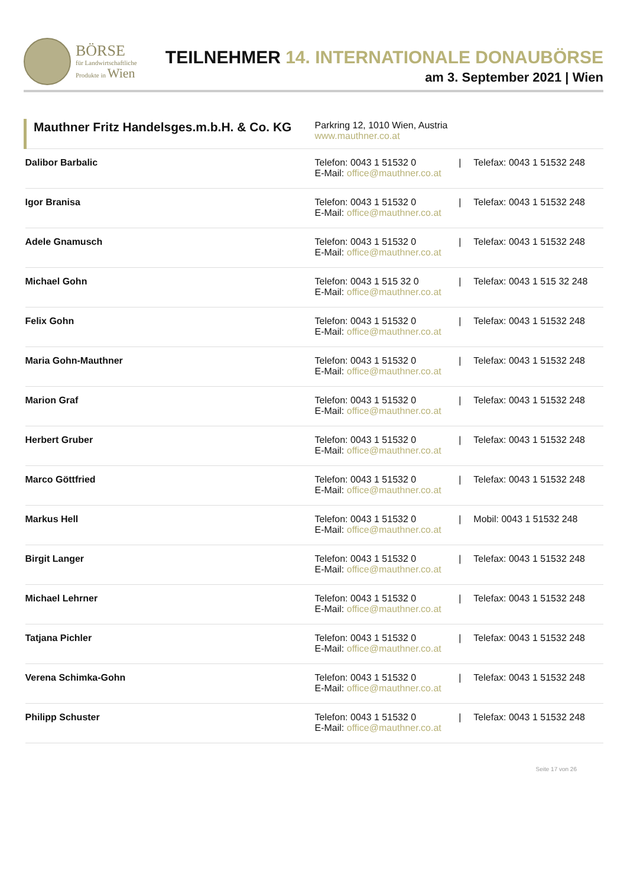BÖRSE
für Landwirtschaftliche
Produkte in Wien
TEILNEHMER 14. INTERNATIONALE DONAUBÖRSE
am 3. September 2021 | Wien
| Mauthner Fritz Handelsges.m.b.H. & Co. KG | Parkring 12, 1010 Wien, Austria www.mauthner.co.at | | |
| Dalibor Barbalic | Telefon: 0043 1 51532 0 E-Mail: office@mauthner.co.at | / | Telefax: 0043 1 51532 248 |
| Igor Branisa | Telefon: 0043 1 51532 0 E-Mail: office@mauthner.co.at | / | Telefax: 0043 1 51532 248 |
| Adele Gnamusch | Telefon: 0043 1 51532 0 E-Mail: office@mauthner.co.at | / | Telefax: 0043 1 51532 248 |
| Michael Gohn | Telefon: 0043 1 515 32 0 E-Mail: office@mauthner.co.at | / | Telefax: 0043 1 515 32 248 |
| Felix Gohn | Telefon: 0043 1 51532 0 E-Mail: office@mauthner.co.at | / | Telefax: 0043 1 51532 248 |
| Maria Gohn-Mauthner | Telefon: 0043 1 51532 0 E-Mail: office@mauthner.co.at | / | Telefax: 0043 1 51532 248 |
| Marion Graf | Telefon: 0043 1 51532 0 E-Mail: office@mauthner.co.at | / | Telefax: 0043 1 51532 248 |
| Herbert Gruber | Telefon: 0043 1 51532 0 E-Mail: office@mauthner.co.at | / | Telefax: 0043 1 51532 248 |
| Marco Göttfried | Telefon: 0043 1 51532 0 E-Mail: office@mauthner.co.at | / | Telefax: 0043 1 51532 248 |
| Markus Hell | Telefon: 0043 1 51532 0 E-Mail: office@mauthner.co.at | / | Mobil: 0043 1 51532 248 |
| Birgit Langer | Telefon: 0043 1 51532 0 E-Mail: office@mauthner.co.at | / | Telefax: 0043 1 51532 248 |
| Michael Lehrner | Telefon: 0043 1 51532 0 E-Mail: office@mauthner.co.at | / | Telefax: 0043 1 51532 248 |
| Tatjana Pichler | Telefon: 0043 1 51532 0 E-Mail: office@mauthner.co.at | / | Telefax: 0043 1 51532 248 |
| Verena Schimka-Gohn | Telefon: 0043 1 51532 0 E-Mail: office@mauthner.co.at | / | Telefax: 0043 1 51532 248 |
| Philipp Schuster | Telefon: 0043 1 51532 0 E-Mail: office@mauthner.co.at | / | Telefax: 0043 1 51532 248 |
Seite 17 von 26